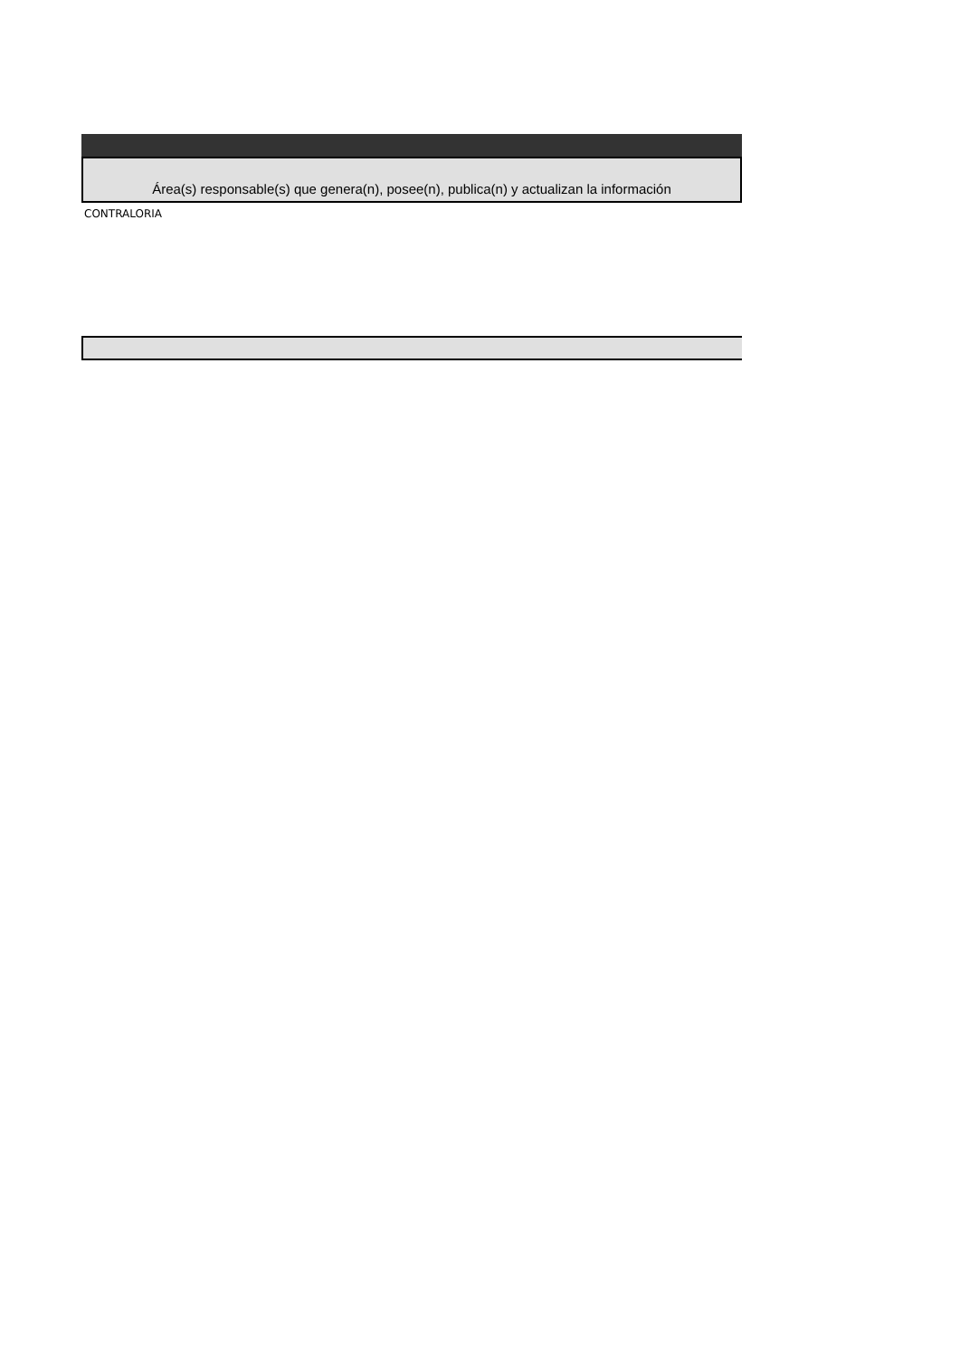| Área(s) responsable(s) que genera(n), posee(n), publica(n) y actualizan la información |
| CONTRALORIA |